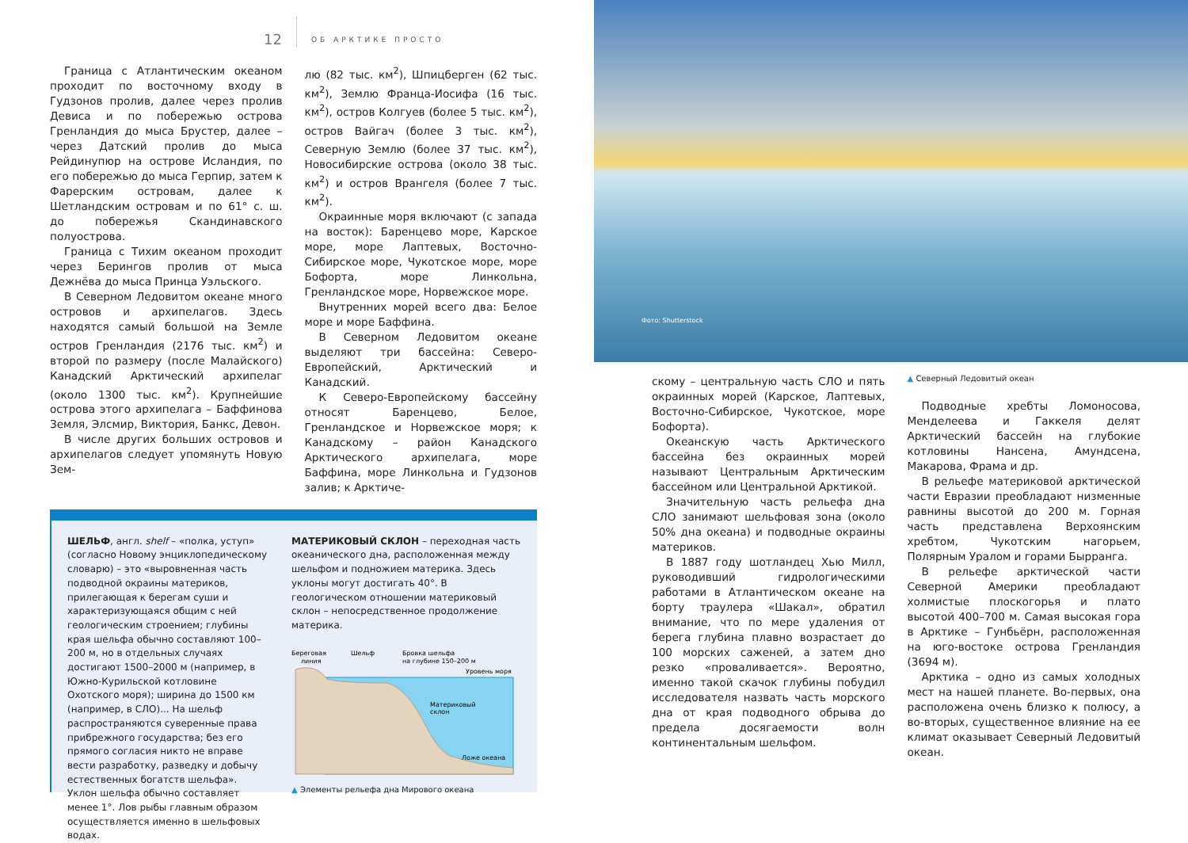12 ОБ АРКТИКЕ ПРОСТО
Граница с Атлантическим океаном проходит по восточному входу в Гудзонов пролив, далее через пролив Девиса и по побережью острова Гренландия до мыса Брустер, далее – через Датский пролив до мыса Рейдинупюр на острове Исландия, по его побережью до мыса Герпир, затем к Фарерским островам, далее к Шетландским островам и по 61° с. ш. до побережья Скандинавского полуострова.
Граница с Тихим океаном проходит через Берингов пролив от мыса Дежнёва до мыса Принца Уэльского.
В Северном Ледовитом океане много островов и архипелагов. Здесь находятся самый большой на Земле остров Гренландия (2176 тыс. км<sup>2</sup>) и второй по размеру (после Малайского) Канадский Арктический архипелаг (около 1300 тыс. км<sup>2</sup>). Крупнейшие острова этого архипелага – Баффинова Земля, Элсмир, Виктория, Банкс, Девон.
В числе других больших островов и архипелагов следует упомянуть Новую Зем-
лю (82 тыс. км<sup>2</sup>), Шпицберген (62 тыс. км<sup>2</sup>), Землю Франца-Иосифа (16 тыс. км<sup>2</sup>), остров Колгуев (более 5 тыс. км<sup>2</sup>), остров Вайгач (более 3 тыс. км<sup>2</sup>), Северную Землю (более 37 тыс. км<sup>2</sup>), Новосибирские острова (около 38 тыс. км<sup>2</sup>) и остров Врангеля (более 7 тыс. км<sup>2</sup>).
Окраинные моря включают (с запада на восток): Баренцево море, Карское море, море Лаптевых, Восточно-Сибирское море, Чукотское море, море Бофорта, море Линкольна, Гренландское море, Норвежское море.
Внутренних морей всего два: Белое море и море Баффина.
В Северном Ледовитом океане выделяют три бассейна: Северо-Европейский, Арктический и Канадский.
К Северо-Европейскому бассейну относят Баренцево, Белое, Гренландское и Норвежское моря; к Канадскому – район Канадского Арктического архипелага, море Баффина, море Линкольна и Гудзонов залив; к Арктиче-
ШЕЛЬФ, англ. shelf – «полка, уступ» (согласно Новому энциклопедическому словарю) – это «выровненная часть подводной окраины материков, прилегающая к берегам суши и характеризующаяся общим с ней геологическим строением; глубины края шельфа обычно составляют 100–200 м, но в отдельных случаях достигают 1500–2000 м (например, в Южно-Курильской котловине Охотского моря); ширина до 1500 км (например, в СЛО)... На шельф распространяются суверенные права прибрежного государства; без его прямого согласия никто не вправе вести разработку, разведку и добычу естественных богатств шельфа». Уклон шельфа обычно составляет менее 1°. Лов рыбы главным образом осуществляется именно в шельфовых водах.
МАТЕРИКОВЫЙ СКЛОН – переходная часть океанического дна, расположенная между шельфом и подножием материка. Здесь уклоны могут достигать 40°. В геологическом отношении материковый склон – непосредственное продолжение материка.
Береговая
линия
Шельф
Бровка шельфа
на глубине 150–200 м
Уровень моря
Материковый
склон
Ложе океана
▲ Элементы рельефа дна Мирового океана
Фото: Shutterstock
скому – центральную часть СЛО и пять окраинных морей (Карское, Лаптевых, Восточно-Сибирское, Чукотское, море Бофорта).
Океанскую часть Арктического бассейна без окраинных морей называют Центральным Арктическим бассейном или Центральной Арктикой.
Значительную часть рельефа дна СЛО занимают шельфовая зона (около 50% дна океана) и подводные окраины материков.
В 1887 году шотландец Хью Милл, руководивший гидрологическими работами в Атлантическом океане на борту траулера «Шакал», обратил внимание, что по мере удаления от берега глубина плавно возрастает до 100 морских саженей, а затем дно резко «проваливается». Вероятно, именно такой скачок глубины побудил исследователя назвать часть морского дна от края подводного обрыва до предела досягаемости волн континентальным шельфом.
▲ Северный Ледовитый океан
Подводные хребты Ломоносова, Менделеева и Гаккеля делят Арктический бассейн на глубокие котловины Нансена, Амундсена, Макарова, Фрама и др.
В рельефе материковой арктической части Евразии преобладают низменные равнины высотой до 200 м. Горная часть представлена Верхоянским хребтом, Чукотским нагорьем, Полярным Уралом и горами Бырранга.
В рельефе арктической части Северной Америки преобладают холмистые плоскогорья и плато высотой 400–700 м. Самая высокая гора в Арктике – Гунбьёрн, расположенная на юго-востоке острова Гренландия (3694 м).
Арктика – одно из самых холодных мест на нашей планете. Во-первых, она расположена очень близко к полюсу, а во-вторых, существенное влияние на ее климат оказывает Северный Ледовитый океан.